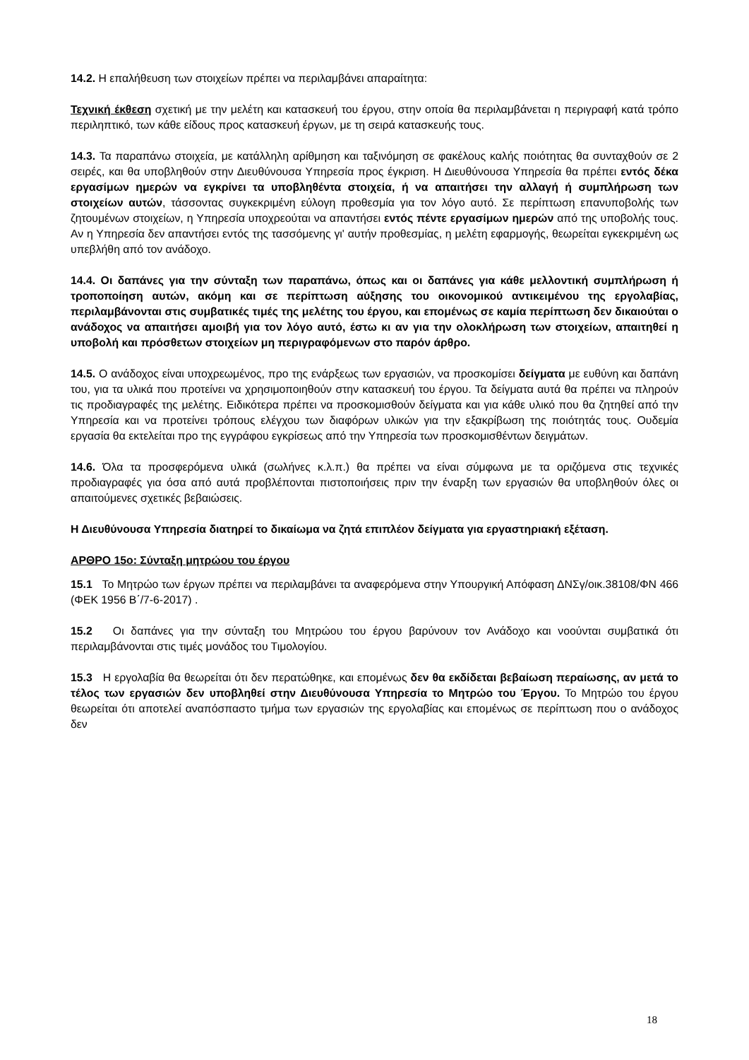14.2. Η επαλήθευση των στοιχείων πρέπει να περιλαμβάνει απαραίτητα:
Τεχνική έκθεση σχετική με την μελέτη και κατασκευή του έργου, στην οποία θα περιλαμβάνεται η περιγραφή κατά τρόπο περιληπτικό, των κάθε είδους προς κατασκευή έργων, με τη σειρά κατασκευής τους.
14.3. Τα παραπάνω στοιχεία, με κατάλληλη αρίθμηση και ταξινόμηση σε φακέλους καλής ποιότητας θα συνταχθούν σε 2 σειρές, και θα υποβληθούν στην Διευθύνουσα Υπηρεσία προς έγκριση. Η Διευθύνουσα Υπηρεσία θα πρέπει εντός δέκα εργασίμων ημερών να εγκρίνει τα υποβληθέντα στοιχεία, ή να απαιτήσει την αλλαγή ή συμπλήρωση των στοιχείων αυτών, τάσσοντας συγκεκριμένη εύλογη προθεσμία για τον λόγο αυτό. Σε περίπτωση επανυποβολής των ζητουμένων στοιχείων, η Υπηρεσία υποχρεούται να απαντήσει εντός πέντε εργασίμων ημερών από της υποβολής τους. Αν η Υπηρεσία δεν απαντήσει εντός της τασσόμενης γι' αυτήν προθεσμίας, η μελέτη εφαρμογής, θεωρείται εγκεκριμένη ως υπεβλήθη από τον ανάδοχο.
14.4. Οι δαπάνες για την σύνταξη των παραπάνω, όπως και οι δαπάνες για κάθε μελλοντική συμπλήρωση ή τροποποίηση αυτών, ακόμη και σε περίπτωση αύξησης του οικονομικού αντικειμένου της εργολαβίας, περιλαμβάνονται στις συμβατικές τιμές της μελέτης του έργου, και επομένως σε καμία περίπτωση δεν δικαιούται ο ανάδοχος να απαιτήσει αμοιβή για τον λόγο αυτό, έστω κι αν για την ολοκλήρωση των στοιχείων, απαιτηθεί η υποβολή και πρόσθετων στοιχείων μη περιγραφόμενων στο παρόν άρθρο.
14.5. Ο ανάδοχος είναι υποχρεωμένος, προ της ενάρξεως των εργασιών, να προσκομίσει δείγματα με ευθύνη και δαπάνη του, για τα υλικά που προτείνει να χρησιμοποιηθούν στην κατασκευή του έργου. Τα δείγματα αυτά θα πρέπει να πληρούν τις προδιαγραφές της μελέτης. Ειδικότερα πρέπει να προσκομισθούν δείγματα και για κάθε υλικό που θα ζητηθεί από την Υπηρεσία και να προτείνει τρόπους ελέγχου των διαφόρων υλικών για την εξακρίβωση της ποιότητάς τους. Ουδεμία εργασία θα εκτελείται προ της εγγράφου εγκρίσεως από την Υπηρεσία των προσκομισθέντων δειγμάτων.
14.6. Όλα τα προσφερόμενα υλικά (σωλήνες κ.λ.π.) θα πρέπει να είναι σύμφωνα με τα οριζόμενα στις τεχνικές προδιαγραφές για όσα από αυτά προβλέπονται πιστοποιήσεις πριν την έναρξη των εργασιών θα υποβληθούν όλες οι απαιτούμενες σχετικές βεβαιώσεις.
Η Διευθύνουσα Υπηρεσία διατηρεί το δικαίωμα να ζητά επιπλέον δείγματα για εργαστηριακή εξέταση.
ΑΡΘΡΟ 15ο: Σύνταξη μητρώου του έργου
15.1 Το Μητρώο των έργων πρέπει να περιλαμβάνει τα αναφερόμενα στην Υπουργική Απόφαση ΔΝΣγ/οικ.38108/ΦΝ 466 (ΦΕΚ 1956 Β΄/7-6-2017) .
15.2 Οι δαπάνες για την σύνταξη του Μητρώου του έργου βαρύνουν τον Ανάδοχο και νοούνται συμβατικά ότι περιλαμβάνονται στις τιμές μονάδος του Τιμολογίου.
15.3 Η εργολαβία θα θεωρείται ότι δεν περατώθηκε, και επομένως δεν θα εκδίδεται βεβαίωση περαίωσης, αν μετά το τέλος των εργασιών δεν υποβληθεί στην Διευθύνουσα Υπηρεσία το Μητρώο του Έργου. Το Μητρώο του έργου θεωρείται ότι αποτελεί αναπόσπαστο τμήμα των εργασιών της εργολαβίας και επομένως σε περίπτωση που ο ανάδοχος δεν
18